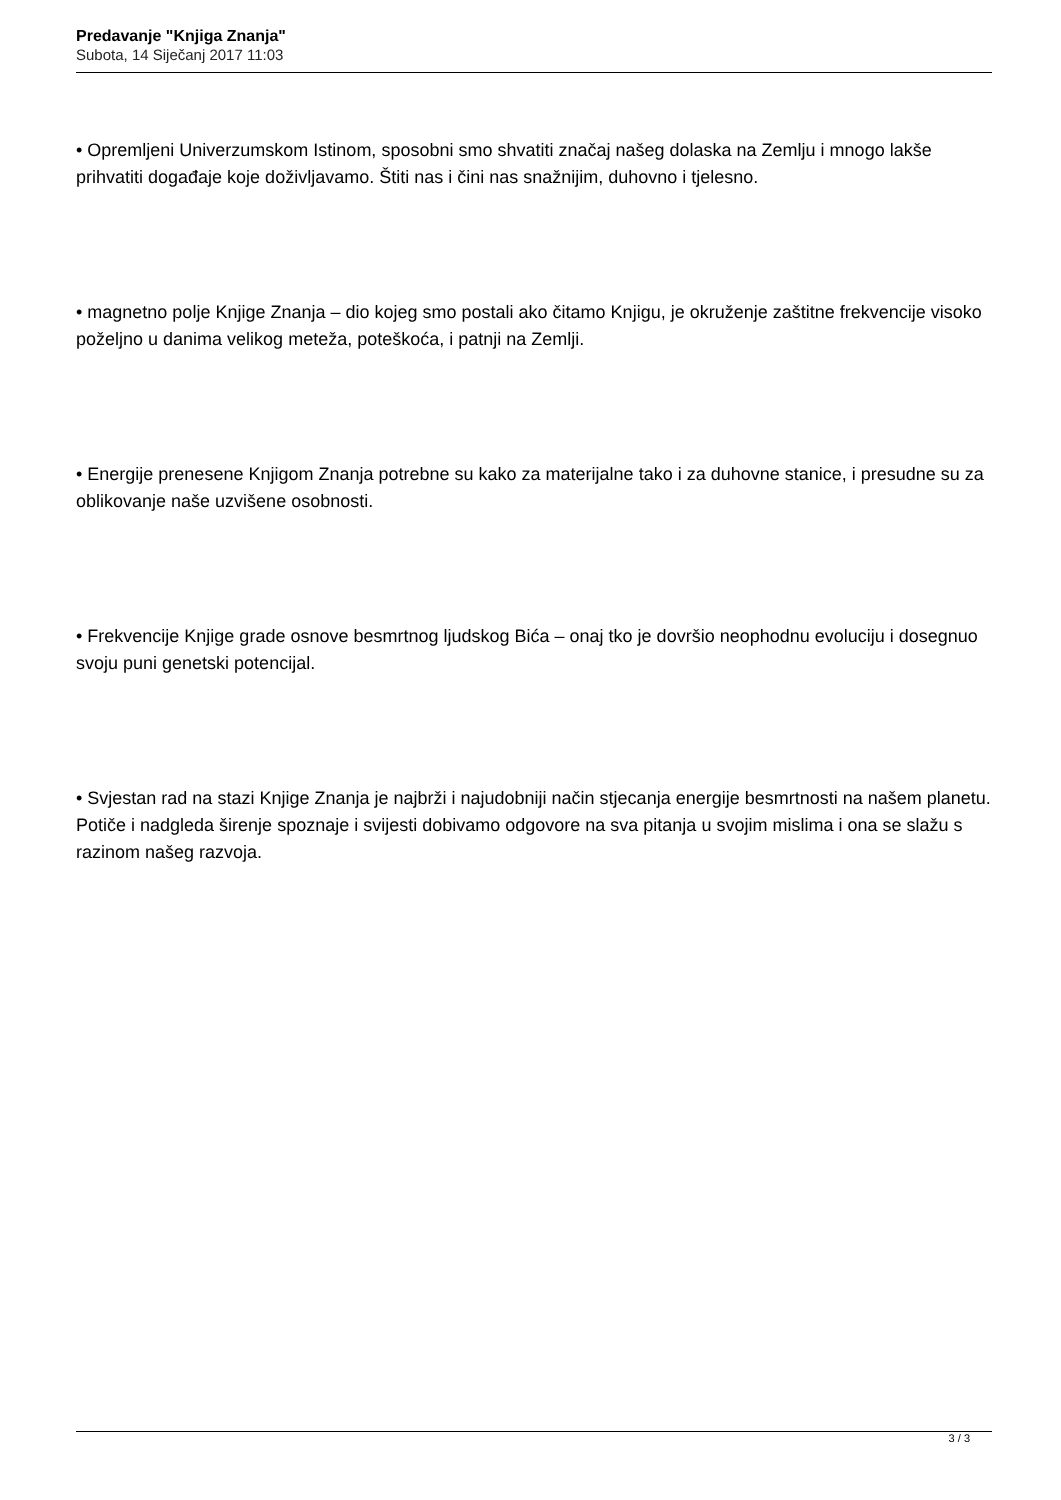Predavanje "Knjiga Znanja"
Subota, 14 Siječanj 2017 11:03
• Opremljeni Univerzumskom Istinom, sposobni smo shvatiti značaj našeg dolaska na Zemlju i mnogo lakše prihvatiti događaje koje doživljavamo. Štiti nas i čini nas snažnijim, duhovno i tjelesno.
• magnetno polje Knjige Znanja – dio kojeg smo postali ako čitamo Knjigu, je okruženje zaštitne frekvencije visoko poželjno u danima velikog meteža, poteškoća, i patnji na Zemlji.
• Energije prenesene Knjigom Znanja potrebne su kako za materijalne tako i za duhovne stanice, i presudne su za oblikovanje naše uzvišene osobnosti.
• Frekvencije Knjige grade osnove besmrtnog ljudskog Bića – onaj tko je dovršio neophodnu evoluciju i dosegnuo svoju puni genetski potencijal.
• Svjestan rad na stazi Knjige Znanja je najbrži i najudobniji način stjecanja energije besmrtnosti na našem planetu. Potiče i nadgleda širenje spoznaje i svijesti dobivamo odgovore na sva pitanja u svojim mislima i ona se slažu s razinom našeg razvoja.
3 / 3